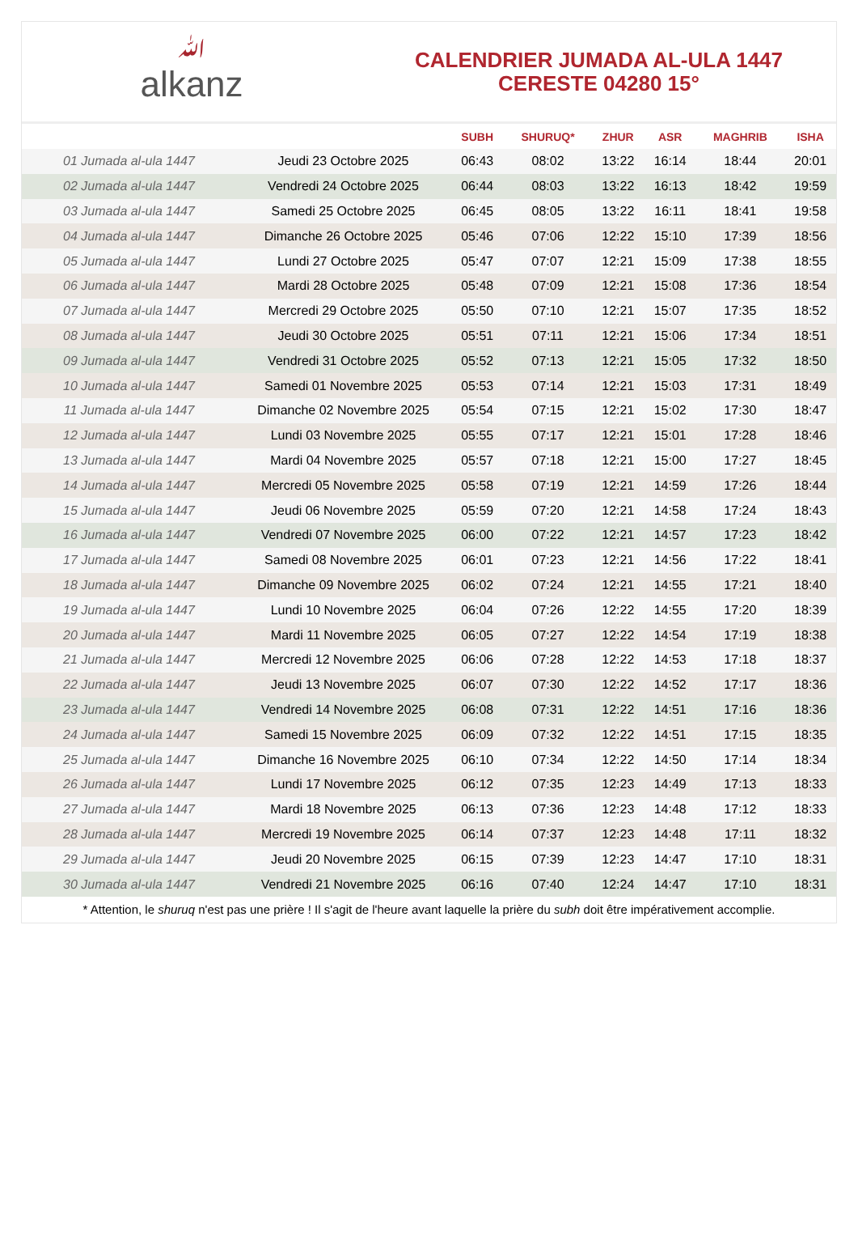ﷲalkanz
CALENDRIER JUMADA AL-ULA 1447
CERESTE 04280 15°
| | | SUBH | SHURUQ* | ZHUR | ASR | MAGHRIB | ISHA |
| --- | --- | --- | --- | --- | --- | --- | --- |
| 01 Jumada al-ula 1447 | Jeudi 23 Octobre 2025 | 06:43 | 08:02 | 13:22 | 16:14 | 18:44 | 20:01 |
| 02 Jumada al-ula 1447 | Vendredi 24 Octobre 2025 | 06:44 | 08:03 | 13:22 | 16:13 | 18:42 | 19:59 |
| 03 Jumada al-ula 1447 | Samedi 25 Octobre 2025 | 06:45 | 08:05 | 13:22 | 16:11 | 18:41 | 19:58 |
| 04 Jumada al-ula 1447 | Dimanche 26 Octobre 2025 | 05:46 | 07:06 | 12:22 | 15:10 | 17:39 | 18:56 |
| 05 Jumada al-ula 1447 | Lundi 27 Octobre 2025 | 05:47 | 07:07 | 12:21 | 15:09 | 17:38 | 18:55 |
| 06 Jumada al-ula 1447 | Mardi 28 Octobre 2025 | 05:48 | 07:09 | 12:21 | 15:08 | 17:36 | 18:54 |
| 07 Jumada al-ula 1447 | Mercredi 29 Octobre 2025 | 05:50 | 07:10 | 12:21 | 15:07 | 17:35 | 18:52 |
| 08 Jumada al-ula 1447 | Jeudi 30 Octobre 2025 | 05:51 | 07:11 | 12:21 | 15:06 | 17:34 | 18:51 |
| 09 Jumada al-ula 1447 | Vendredi 31 Octobre 2025 | 05:52 | 07:13 | 12:21 | 15:05 | 17:32 | 18:50 |
| 10 Jumada al-ula 1447 | Samedi 01 Novembre 2025 | 05:53 | 07:14 | 12:21 | 15:03 | 17:31 | 18:49 |
| 11 Jumada al-ula 1447 | Dimanche 02 Novembre 2025 | 05:54 | 07:15 | 12:21 | 15:02 | 17:30 | 18:47 |
| 12 Jumada al-ula 1447 | Lundi 03 Novembre 2025 | 05:55 | 07:17 | 12:21 | 15:01 | 17:28 | 18:46 |
| 13 Jumada al-ula 1447 | Mardi 04 Novembre 2025 | 05:57 | 07:18 | 12:21 | 15:00 | 17:27 | 18:45 |
| 14 Jumada al-ula 1447 | Mercredi 05 Novembre 2025 | 05:58 | 07:19 | 12:21 | 14:59 | 17:26 | 18:44 |
| 15 Jumada al-ula 1447 | Jeudi 06 Novembre 2025 | 05:59 | 07:20 | 12:21 | 14:58 | 17:24 | 18:43 |
| 16 Jumada al-ula 1447 | Vendredi 07 Novembre 2025 | 06:00 | 07:22 | 12:21 | 14:57 | 17:23 | 18:42 |
| 17 Jumada al-ula 1447 | Samedi 08 Novembre 2025 | 06:01 | 07:23 | 12:21 | 14:56 | 17:22 | 18:41 |
| 18 Jumada al-ula 1447 | Dimanche 09 Novembre 2025 | 06:02 | 07:24 | 12:21 | 14:55 | 17:21 | 18:40 |
| 19 Jumada al-ula 1447 | Lundi 10 Novembre 2025 | 06:04 | 07:26 | 12:22 | 14:55 | 17:20 | 18:39 |
| 20 Jumada al-ula 1447 | Mardi 11 Novembre 2025 | 06:05 | 07:27 | 12:22 | 14:54 | 17:19 | 18:38 |
| 21 Jumada al-ula 1447 | Mercredi 12 Novembre 2025 | 06:06 | 07:28 | 12:22 | 14:53 | 17:18 | 18:37 |
| 22 Jumada al-ula 1447 | Jeudi 13 Novembre 2025 | 06:07 | 07:30 | 12:22 | 14:52 | 17:17 | 18:36 |
| 23 Jumada al-ula 1447 | Vendredi 14 Novembre 2025 | 06:08 | 07:31 | 12:22 | 14:51 | 17:16 | 18:36 |
| 24 Jumada al-ula 1447 | Samedi 15 Novembre 2025 | 06:09 | 07:32 | 12:22 | 14:51 | 17:15 | 18:35 |
| 25 Jumada al-ula 1447 | Dimanche 16 Novembre 2025 | 06:10 | 07:34 | 12:22 | 14:50 | 17:14 | 18:34 |
| 26 Jumada al-ula 1447 | Lundi 17 Novembre 2025 | 06:12 | 07:35 | 12:23 | 14:49 | 17:13 | 18:33 |
| 27 Jumada al-ula 1447 | Mardi 18 Novembre 2025 | 06:13 | 07:36 | 12:23 | 14:48 | 17:12 | 18:33 |
| 28 Jumada al-ula 1447 | Mercredi 19 Novembre 2025 | 06:14 | 07:37 | 12:23 | 14:48 | 17:11 | 18:32 |
| 29 Jumada al-ula 1447 | Jeudi 20 Novembre 2025 | 06:15 | 07:39 | 12:23 | 14:47 | 17:10 | 18:31 |
| 30 Jumada al-ula 1447 | Vendredi 21 Novembre 2025 | 06:16 | 07:40 | 12:24 | 14:47 | 17:10 | 18:31 |
* Attention, le shuruq n'est pas une prière ! Il s'agit de l'heure avant laquelle la prière du subh doit être impérativement accomplie.